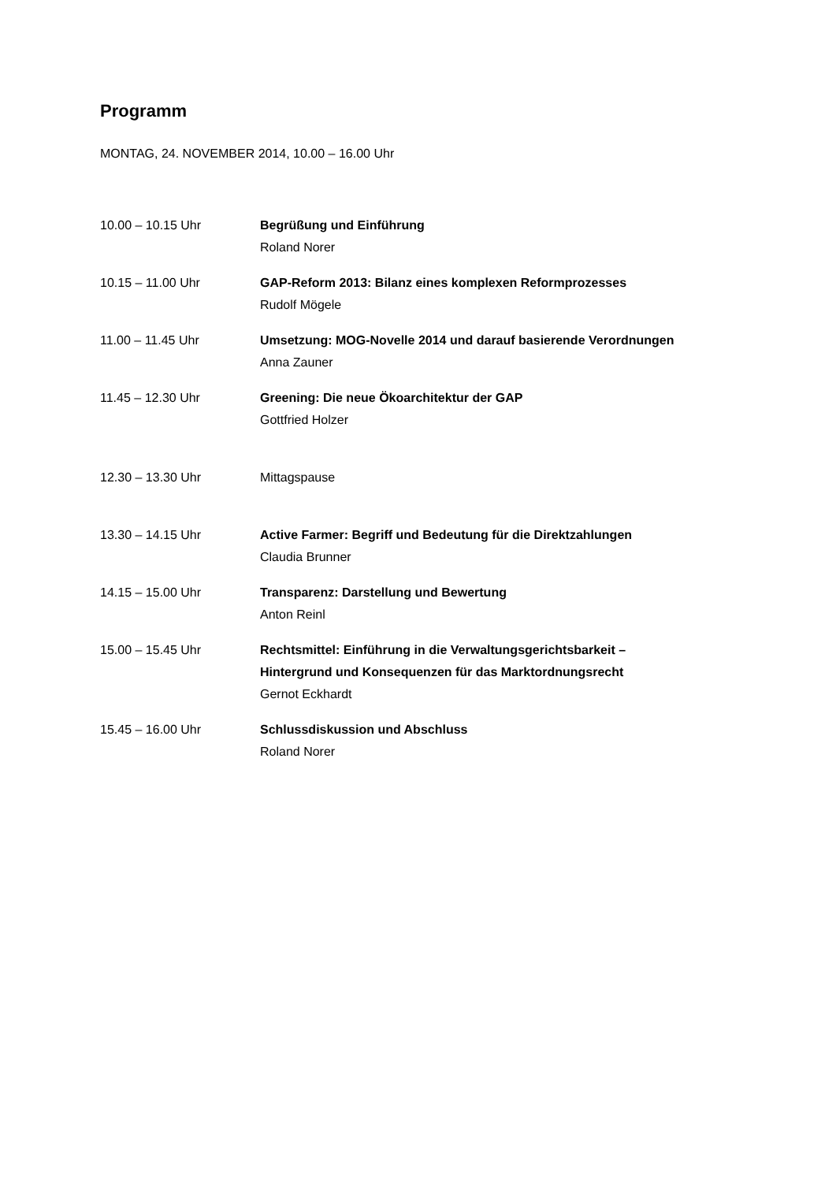Programm
MONTAG, 24. NOVEMBER 2014, 10.00 – 16.00 Uhr
| 10.00 – 10.15 Uhr | Begrüßung und Einführung Roland Norer |
| 10.15 – 11.00 Uhr | GAP-Reform 2013: Bilanz eines komplexen Reformprozesses Rudolf Mögele |
| 11.00 – 11.45 Uhr | Umsetzung: MOG-Novelle 2014 und darauf basierende Verordnungen Anna Zauner |
| 11.45 – 12.30 Uhr | Greening: Die neue Ökoarchitektur der GAP Gottfried Holzer |
| 12.30 – 13.30 Uhr | Mittagspause |
| 13.30 – 14.15 Uhr | Active Farmer: Begriff und Bedeutung für die Direktzahlungen Claudia Brunner |
| 14.15 – 15.00 Uhr | Transparenz: Darstellung und Bewertung Anton Reinl |
| 15.00 – 15.45 Uhr | Rechtsmittel: Einführung in die Verwaltungsgerichtsbarkeit – Hintergrund und Konsequenzen für das Marktordnungsrecht Gernot Eckhardt |
| 15.45 – 16.00 Uhr | Schlussdiskussion und Abschluss Roland Norer |